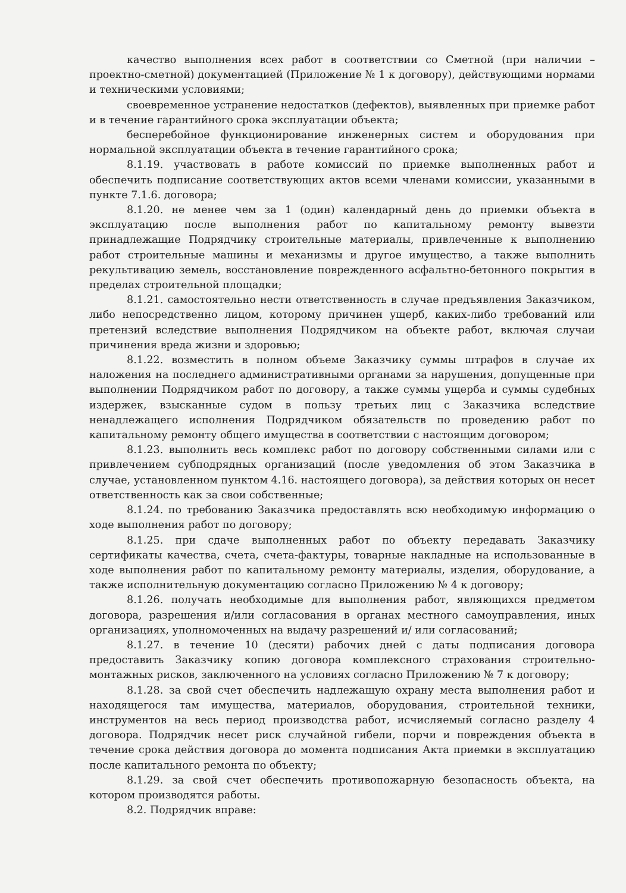качество выполнения всех работ в соответствии со Сметной (при наличии – проектно-сметной) документацией (Приложение № 1 к договору), действующими нормами и техническими условиями;
своевременное устранение недостатков (дефектов), выявленных при приемке работ и в течение гарантийного срока эксплуатации объекта;
бесперебойное функционирование инженерных систем и оборудования при нормальной эксплуатации объекта в течение гарантийного срока;
8.1.19. участвовать в работе комиссий по приемке выполненных работ и обеспечить подписание соответствующих актов всеми членами комиссии, указанными в пункте 7.1.6. договора;
8.1.20. не менее чем за 1 (один) календарный день до приемки объекта в эксплуатацию после выполнения работ по капитальному ремонту вывезти принадлежащие Подрядчику строительные материалы, привлеченные к выполнению работ строительные машины и механизмы и другое имущество, а также выполнить рекультивацию земель, восстановление поврежденного асфальтно-бетонного покрытия в пределах строительной площадки;
8.1.21. самостоятельно нести ответственность в случае предъявления Заказчиком, либо непосредственно лицом, которому причинен ущерб, каких-либо требований или претензий вследствие выполнения Подрядчиком на объекте работ, включая случаи причинения вреда жизни и здоровью;
8.1.22. возместить в полном объеме Заказчику суммы штрафов в случае их наложения на последнего административными органами за нарушения, допущенные при выполнении Подрядчиком работ по договору, а также суммы ущерба и суммы судебных издержек, взысканные судом в пользу третьих лиц с Заказчика вследствие ненадлежащего исполнения Подрядчиком обязательств по проведению работ по капитальному ремонту общего имущества в соответствии с настоящим договором;
8.1.23. выполнить весь комплекс работ по договору собственными силами или с привлечением субподрядных организаций (после уведомления об этом Заказчика в случае, установленном пунктом 4.16. настоящего договора), за действия которых он несет ответственность как за свои собственные;
8.1.24. по требованию Заказчика предоставлять всю необходимую информацию о ходе выполнения работ по договору;
8.1.25. при сдаче выполненных работ по объекту передавать Заказчику сертификаты качества, счета, счета-фактуры, товарные накладные на использованные в ходе выполнения работ по капитальному ремонту материалы, изделия, оборудование, а также исполнительную документацию согласно Приложению № 4 к договору;
8.1.26. получать необходимые для выполнения работ, являющихся предметом договора, разрешения и/или согласования в органах местного самоуправления, иных организациях, уполномоченных на выдачу разрешений и/ или согласований;
8.1.27. в течение 10 (десяти) рабочих дней с даты подписания договора предоставить Заказчику копию договора комплексного страхования строительно-монтажных рисков, заключенного на условиях согласно Приложению № 7 к договору;
8.1.28. за свой счет обеспечить надлежащую охрану места выполнения работ и находящегося там имущества, материалов, оборудования, строительной техники, инструментов на весь период производства работ, исчисляемый согласно разделу 4 договора. Подрядчик несет риск случайной гибели, порчи и повреждения объекта в течение срока действия договора до момента подписания Акта приемки в эксплуатацию после капитального ремонта по объекту;
8.1.29. за свой счет обеспечить противопожарную безопасность объекта, на котором производятся работы.
8.2. Подрядчик вправе: